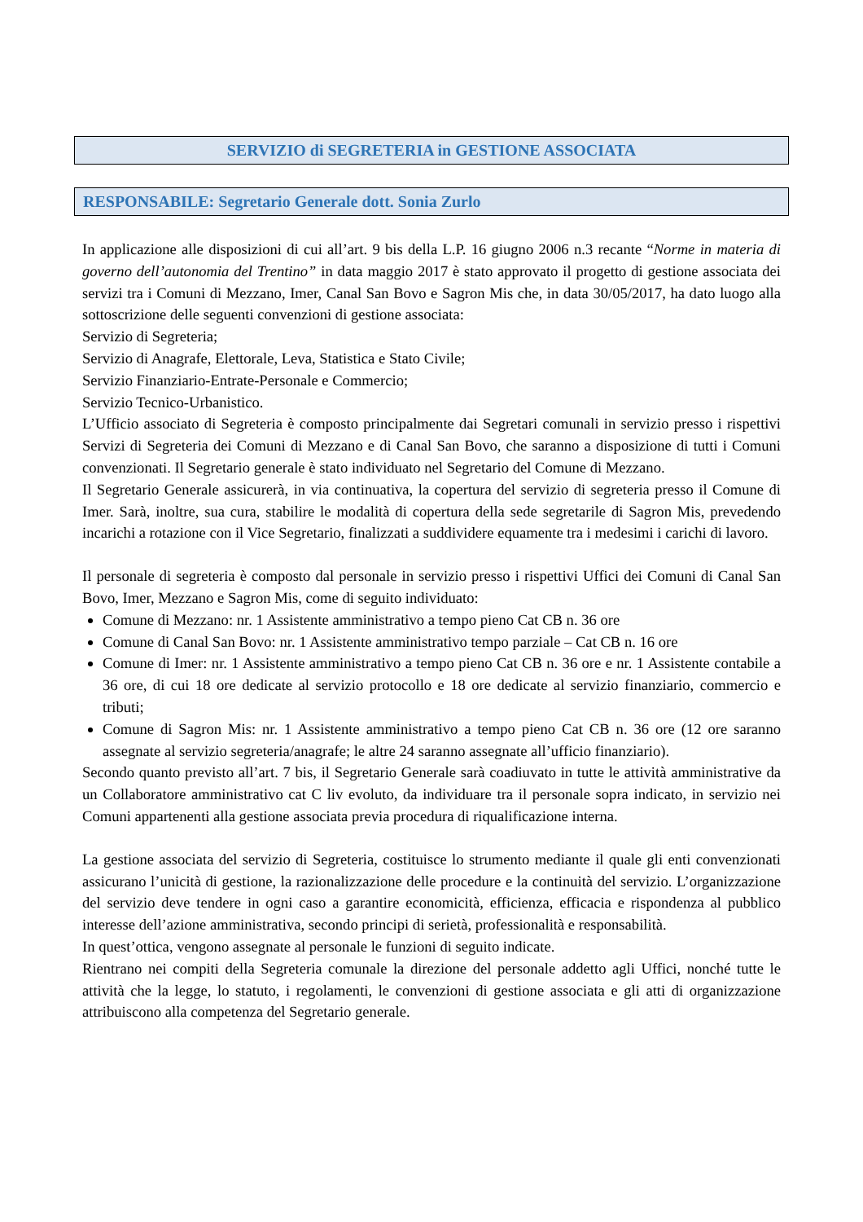SERVIZIO di SEGRETERIA in GESTIONE ASSOCIATA
RESPONSABILE: Segretario Generale dott. Sonia Zurlo
In applicazione alle disposizioni di cui all’art. 9 bis della L.P. 16 giugno 2006 n.3 recante “Norme in materia di governo dell’autonomia del Trentino” in data maggio 2017 è stato approvato il progetto di gestione associata dei servizi tra i Comuni di Mezzano, Imer, Canal San Bovo e Sagron Mis che, in data 30/05/2017, ha dato luogo alla sottoscrizione delle seguenti convenzioni di gestione associata:
Servizio di Segreteria;
Servizio di Anagrafe, Elettorale, Leva, Statistica e Stato Civile;
Servizio Finanziario-Entrate-Personale e Commercio;
Servizio Tecnico-Urbanistico.
L’Ufficio associato di Segreteria è composto principalmente dai Segretari comunali in servizio presso i rispettivi Servizi di Segreteria dei Comuni di Mezzano e di Canal San Bovo, che saranno a disposizione di tutti i Comuni convenzionati. Il Segretario generale è stato individuato nel Segretario del Comune di Mezzano.
Il Segretario Generale assicurerà, in via continuativa, la copertura del servizio di segreteria presso il Comune di Imer. Sarà, inoltre, sua cura, stabilire le modalità di copertura della sede segretarile di Sagron Mis, prevedendo incarichi a rotazione con il Vice Segretario, finalizzati a suddividere equamente tra i medesimi i carichi di lavoro.
Il personale di segreteria è composto dal personale in servizio presso i rispettivi Uffici dei Comuni di Canal San Bovo, Imer, Mezzano e Sagron Mis, come di seguito individuato:
Comune di Mezzano: nr. 1 Assistente amministrativo a tempo pieno Cat CB n. 36 ore
Comune di Canal San Bovo: nr. 1 Assistente amministrativo tempo parziale – Cat CB n. 16 ore
Comune di Imer: nr. 1 Assistente amministrativo a tempo pieno Cat CB n. 36 ore e nr. 1 Assistente contabile a 36 ore, di cui 18 ore dedicate al servizio protocollo e 18 ore dedicate al servizio finanziario, commercio e tributi;
Comune di Sagron Mis: nr. 1 Assistente amministrativo a tempo pieno Cat CB n. 36 ore (12 ore saranno assegnate al servizio segreteria/anagrafe; le altre 24 saranno assegnate all’ufficio finanziario).
Secondo quanto previsto all’art. 7 bis, il Segretario Generale sarà coadiuvato in tutte le attività amministrative da un Collaboratore amministrativo cat C liv evoluto, da individuare tra il personale sopra indicato, in servizio nei Comuni appartenenti alla gestione associata previa procedura di riqualificazione interna.
La gestione associata del servizio di Segreteria, costituisce lo strumento mediante il quale gli enti convenzionati assicurano l’unicità di gestione, la razionalizzazione delle procedure e la continuità del servizio. L’organizzazione del servizio deve tendere in ogni caso a garantire economicità, efficienza, efficacia e rispondenza al pubblico interesse dell’azione amministrativa, secondo principi di serietà, professionalità e responsabilità.
In quest’ottica, vengono assegnate al personale le funzioni di seguito indicate.
Rientrano nei compiti della Segreteria comunale la direzione del personale addetto agli Uffici, nonché tutte le attività che la legge, lo statuto, i regolamenti, le convenzioni di gestione associata e gli atti di organizzazione attribuiscono alla competenza del Segretario generale.